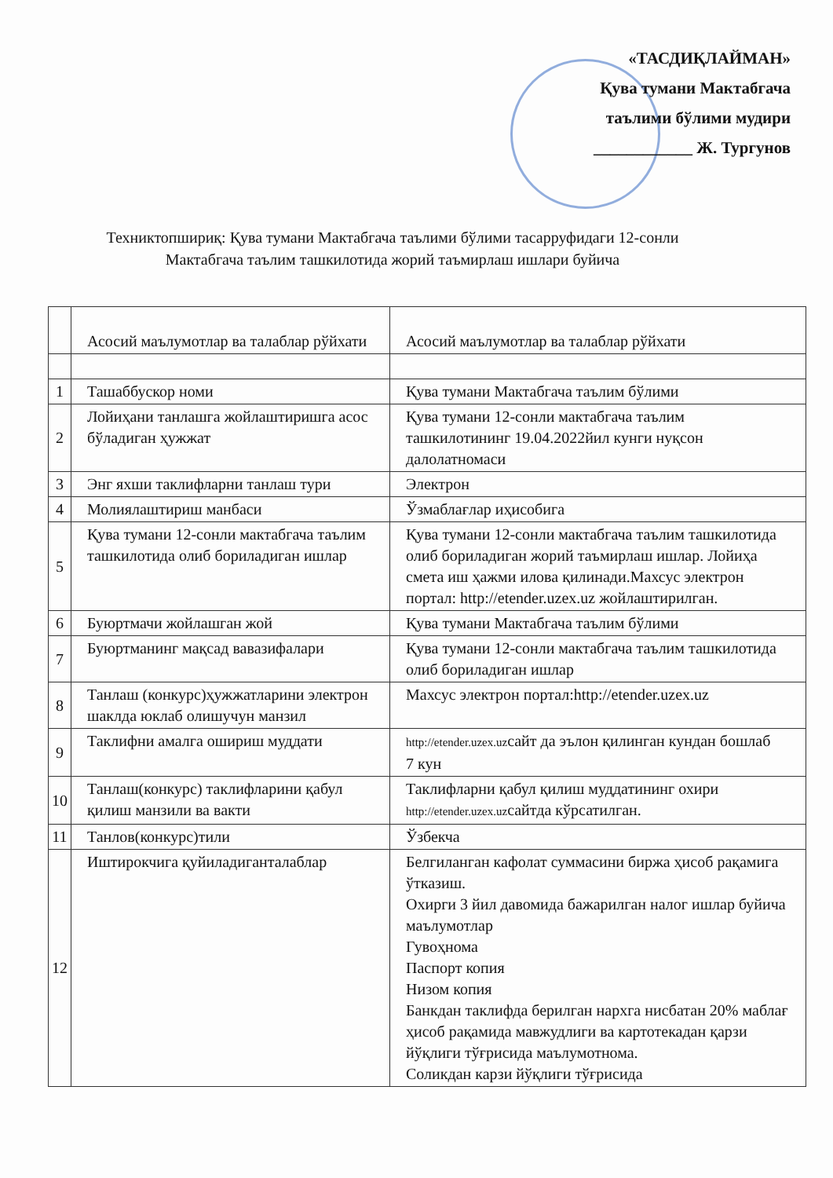«ТАСДИҚЛАЙМАН»
Қува тумани Мактабгача
таълими бўлими мудири
____________ Ж. Тургунов
Техниктопшириқ: Қува тумани Мактабгача таълими бўлими тасарруфидаги 12-сонли
Мактабгача таълим ташкилотида жорий таъмирлаш ишлари буйича
| | Асосий маълумотлар ва талаблар рўйхати | Асосий маълумотлар ва талаблар рўйхати |
| 1 | Ташаббускор номи | Қува тумани Мактабгача таълим бўлими |
| 2 | Лойиҳани танлашга жойлаштиришга асос бўладиган ҳужжат | Қува тумани 12-сонли мактабгача таълим ташкилотининг 19.04.2022йил кунги нуқсон далолатномаси |
| 3 | Энг яхши таклифларни танлаш тури | Электрон |
| 4 | Молиялаштириш манбаси | Ўзмаблағлар иҳисобига |
| 5 | Қува тумани 12-сонли мактабгача таълим ташкилотида олиб бориладиган ишлар | Қува тумани 12-сонли мактабгача таълим ташкилотида олиб бориладиган жорий таъмирлаш ишлар. Лойиҳа смета иш ҳажми илова қилинади.Махсус электрон портал: http://etender.uzex.uz жойлаштирилган. |
| 6 | Буюртмачи жойлашган жой | Қува тумани Мактабгача таълим бўлими |
| 7 | Буюртманинг мақсад вавазифалари | Қува тумани 12-сонли мактабгача таълим ташкилотида олиб бориладиган ишлар |
| 8 | Танлаш (конкурс)ҳужжатларини электрон шаклда юклаб олишучун манзил | Махсус электрон портал:http://etender.uzex.uz |
| 9 | Таклифни амалга ошириш муддати | http://etender.uzex.uz сайт да эълон қилинган кундан бошлаб 7 кун |
| 10 | Танлаш(конкурс) таклифларини қабул қилиш манзили ва вакти | Таклифларни қабул қилиш муддатининг охири http://etender.uzex.uz сайтда кўрсатилган. |
| 11 | Танлов(конкурс)тили | Ўзбекча |
| 12 | Иштирокчига қуйиладиганталаблар | Белгиланган кафолат суммасини биржа ҳисоб рақамига ўтказиш. Охирги 3 йил давомида бажарилган налог ишлар буйича маълумотлар Гувоҳнома Паспорт копия Низом копия Банкдан таклифда берилган нархга нисбатан 20% маблағ ҳисоб рақамида мавжудлиги ва картотекадан қарзи йўқлиги тўғрисида маълумотнома. Соликдан карзи йўқлиги тўғрисида |